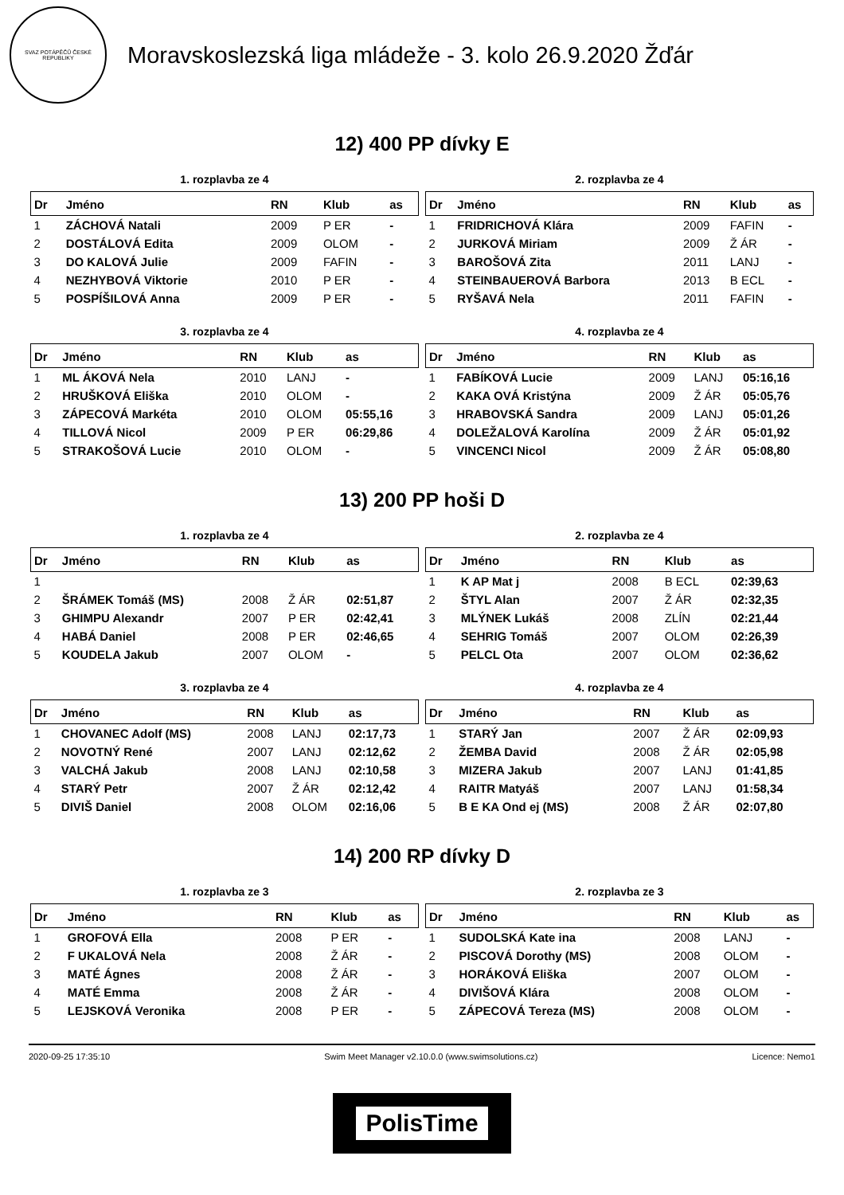SVAZ POTÁPĚČŮ ČESKÉ REPUBLIKY
Moravskoslezská liga mládeže - 3. kolo 26.9.2020 Žďár
12) 400 PP dívky E
1. rozplavba ze 4
| Dr | Jméno | RN | Klub | as |
| --- | --- | --- | --- | --- |
| 1 | ZÁCHOVÁ Natali | 2009 | P ER | - |
| 2 | DOSTÁLOVÁ Edita | 2009 | OLOM | - |
| 3 | DO KALOVÁ Julie | 2009 | FAFIN | - |
| 4 | NEZHYBOVÁ Viktorie | 2010 | P ER | - |
| 5 | POSPÍŠILOVÁ Anna | 2009 | P ER | - |
2. rozplavba ze 4
| Dr | Jméno | RN | Klub | as |
| --- | --- | --- | --- | --- |
| 1 | FRIDRICHOVÁ Klára | 2009 | FAFIN | - |
| 2 | JURKOVÁ Miriam | 2009 | Ž ÁR | - |
| 3 | BAROŠOVÁ Zita | 2011 | LANJ | - |
| 4 | STEINBAUEROVÁ Barbora | 2013 | B ECL | - |
| 5 | RYŠAVÁ Nela | 2011 | FAFIN | - |
3. rozplavba ze 4
| Dr | Jméno | RN | Klub | as |
| --- | --- | --- | --- | --- |
| 1 | ML ÁKOVÁ Nela | 2010 | LANJ | - |
| 2 | HRUŠKOVÁ Eliška | 2010 | OLOM | - |
| 3 | ZÁPECOVÁ Markéta | 2010 | OLOM | 05:55,16 |
| 4 | TILLOVÁ Nicol | 2009 | P ER | 06:29,86 |
| 5 | STRAKOŠOVÁ Lucie | 2010 | OLOM | - |
4. rozplavba ze 4
| Dr | Jméno | RN | Klub | as |
| --- | --- | --- | --- | --- |
| 1 | FABÍKOVÁ Lucie | 2009 | LANJ | 05:16,16 |
| 2 | KAKA OVÁ Kristýna | 2009 | Ž ÁR | 05:05,76 |
| 3 | HRABOVSKÁ Sandra | 2009 | LANJ | 05:01,26 |
| 4 | DOLEŽALOVÁ Karolína | 2009 | Ž ÁR | 05:01,92 |
| 5 | VINCENCI Nicol | 2009 | Ž ÁR | 05:08,80 |
13) 200 PP hoši D
1. rozplavba ze 4
| Dr | Jméno | RN | Klub | as |
| --- | --- | --- | --- | --- |
| 1 | | | | |
| 2 | ŠRÁMEK Tomáš (MS) | 2008 | Ž ÁR | 02:51,87 |
| 3 | GHIMPU Alexandr | 2007 | P ER | 02:42,41 |
| 4 | HABÁ Daniel | 2008 | P ER | 02:46,65 |
| 5 | KOUDELA Jakub | 2007 | OLOM | - |
2. rozplavba ze 4
| Dr | Jméno | RN | Klub | as |
| --- | --- | --- | --- | --- |
| 1 | K AP Mat j | 2008 | B ECL | 02:39,63 |
| 2 | ŠTYL Alan | 2007 | Ž ÁR | 02:32,35 |
| 3 | MLÝNEK Lukáš | 2008 | ZLÍN | 02:21,44 |
| 4 | SEHRIG Tomáš | 2007 | OLOM | 02:26,39 |
| 5 | PELCL Ota | 2007 | OLOM | 02:36,62 |
3. rozplavba ze 4
| Dr | Jméno | RN | Klub | as |
| --- | --- | --- | --- | --- |
| 1 | CHOVANEC Adolf (MS) | 2008 | LANJ | 02:17,73 |
| 2 | NOVOTNÝ René | 2007 | LANJ | 02:12,62 |
| 3 | VALCHÁ Jakub | 2008 | LANJ | 02:10,58 |
| 4 | STARÝ Petr | 2007 | Ž ÁR | 02:12,42 |
| 5 | DIVIŠ Daniel | 2008 | OLOM | 02:16,06 |
4. rozplavba ze 4
| Dr | Jméno | RN | Klub | as |
| --- | --- | --- | --- | --- |
| 1 | STARÝ Jan | 2007 | Ž ÁR | 02:09,93 |
| 2 | ŽEMBA David | 2008 | Ž ÁR | 02:05,98 |
| 3 | MIZERA Jakub | 2007 | LANJ | 01:41,85 |
| 4 | RAITR Matyáš | 2007 | LANJ | 01:58,34 |
| 5 | B E KA Ond ej (MS) | 2008 | Ž ÁR | 02:07,80 |
14) 200 RP dívky D
1. rozplavba ze 3
| Dr | Jméno | RN | Klub | as |
| --- | --- | --- | --- | --- |
| 1 | GROFOVÁ Ella | 2008 | P ER | - |
| 2 | F UKALOVÁ Nela | 2008 | Ž ÁR | - |
| 3 | MATÉ Ágnes | 2008 | Ž ÁR | - |
| 4 | MATÉ Emma | 2008 | Ž ÁR | - |
| 5 | LEJSKOVÁ Veronika | 2008 | P ER | - |
2. rozplavba ze 3
| Dr | Jméno | RN | Klub | as |
| --- | --- | --- | --- | --- |
| 1 | SUDOLSKÁ Kate ina | 2008 | LANJ | - |
| 2 | PISCOVÁ Dorothy (MS) | 2008 | OLOM | - |
| 3 | HORÁKOVÁ Eliška | 2007 | OLOM | - |
| 4 | DIVIŠOVÁ Klára | 2008 | OLOM | - |
| 5 | ZÁPECOVÁ Tereza (MS) | 2008 | OLOM | - |
2020-09-25 17:35:10 Swim Meet Manager v2.10.0.0 (www.swimsolutions.cz) Licence: Nemo1
PolisTime